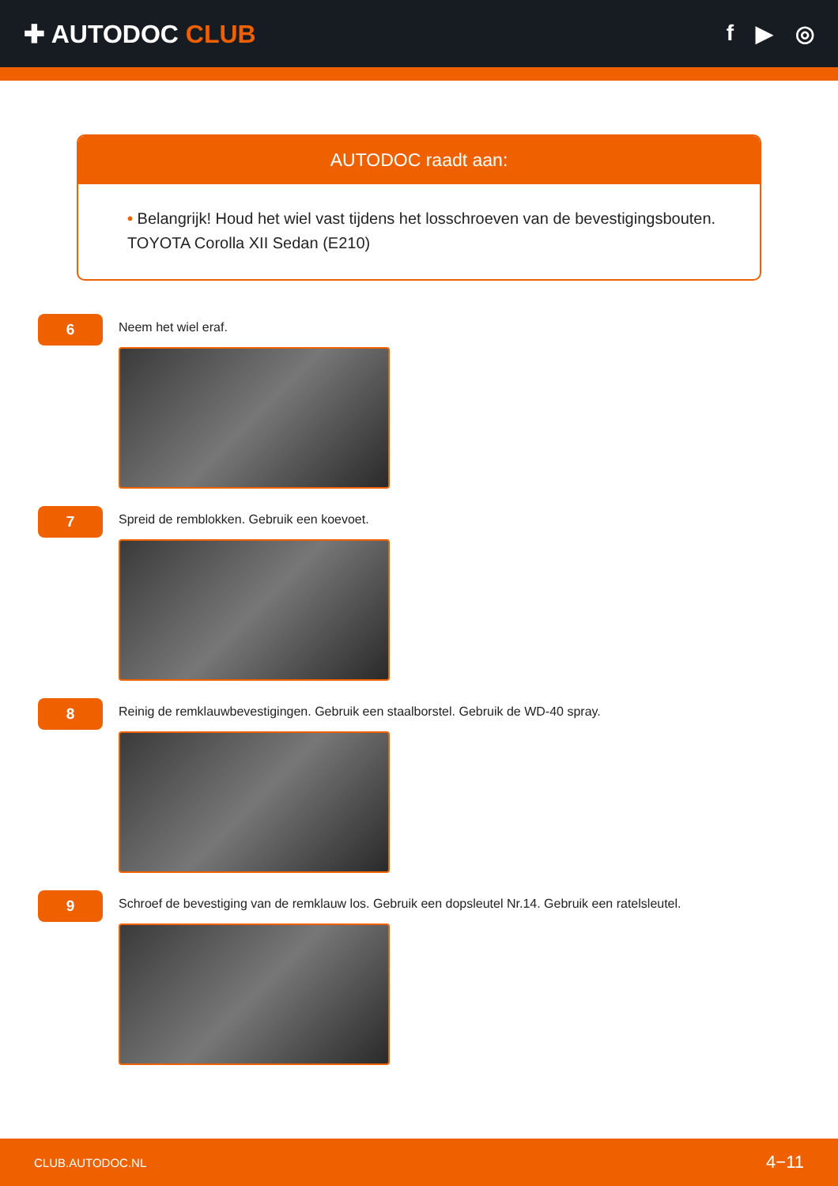✚ AUTODOC CLUB f ▶ ◎
AUTODOC raadt aan:
• Belangrijk! Houd het wiel vast tijdens het losschroeven van de bevestigingsbouten. TOYOTA Corolla XII Sedan (E210)
6
Neem het wiel eraf.
7
Spreid de remblokken. Gebruik een koevoet.
8
Reinig de remklauwbevestigingen. Gebruik een staalborstel. Gebruik de WD-40 spray.
9
Schroef de bevestiging van de remklauw los. Gebruik een dopsleutel Nr.14. Gebruik een ratelsleutel.
CLUB.AUTODOC.NL 4−11